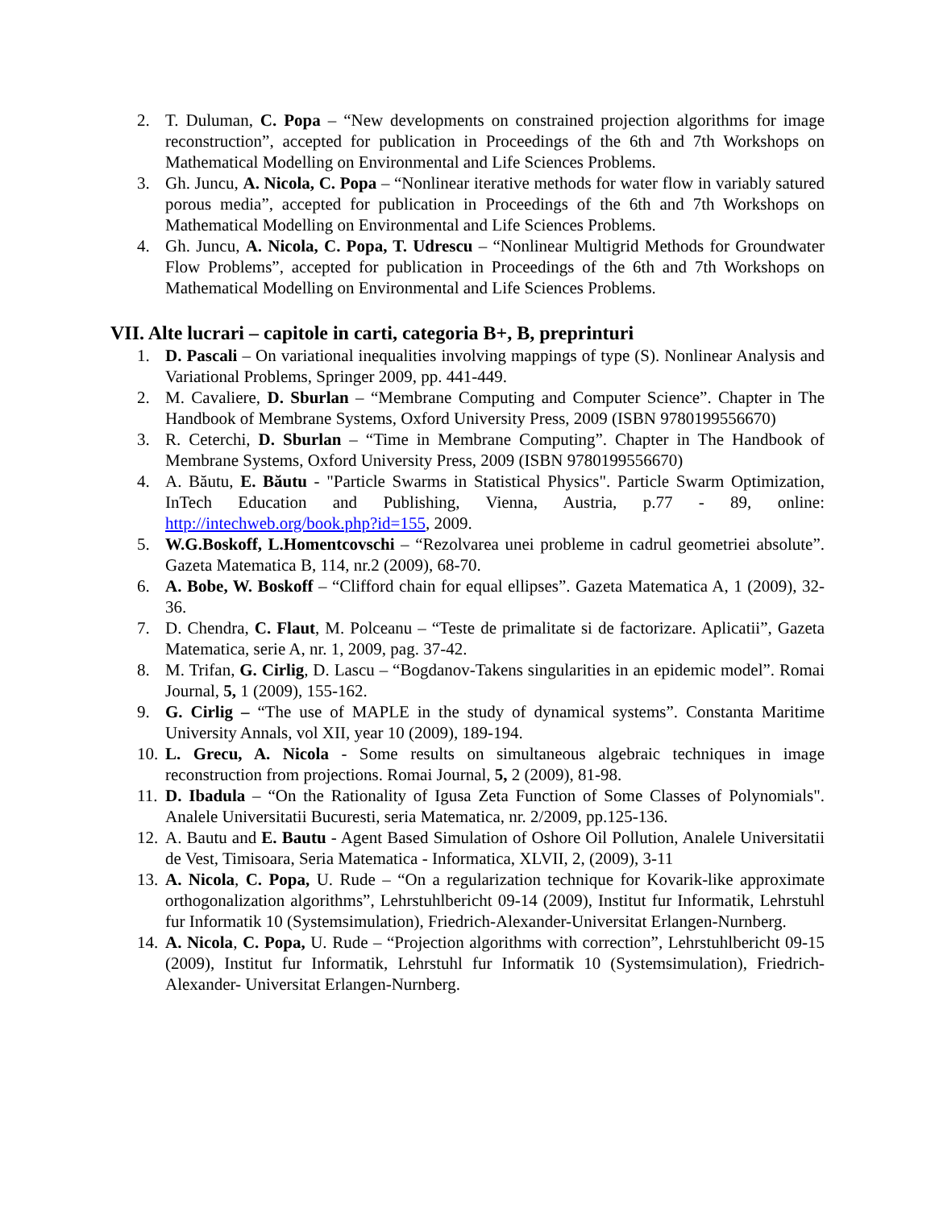2. T. Duluman, C. Popa – “New developments on constrained projection algorithms for image reconstruction”, accepted for publication in Proceedings of the 6th and 7th Workshops on Mathematical Modelling on Environmental and Life Sciences Problems.
3. Gh. Juncu, A. Nicola, C. Popa – “Nonlinear iterative methods for water flow in variably satured porous media”, accepted for publication in Proceedings of the 6th and 7th Workshops on Mathematical Modelling on Environmental and Life Sciences Problems.
4. Gh. Juncu, A. Nicola, C. Popa, T. Udrescu – “Nonlinear Multigrid Methods for Groundwater Flow Problems”, accepted for publication in Proceedings of the 6th and 7th Workshops on Mathematical Modelling on Environmental and Life Sciences Problems.
VII. Alte lucrari – capitole in carti, categoria B+, B, preprinturi
1. D. Pascali – On variational inequalities involving mappings of type (S). Nonlinear Analysis and Variational Problems, Springer 2009, pp. 441-449.
2. M. Cavaliere, D. Sburlan – “Membrane Computing and Computer Science”. Chapter in The Handbook of Membrane Systems, Oxford University Press, 2009 (ISBN 9780199556670)
3. R. Ceterchi, D. Sburlan – “Time in Membrane Computing”. Chapter in The Handbook of Membrane Systems, Oxford University Press, 2009 (ISBN 9780199556670)
4. A. Băutu, E. Băutu - "Particle Swarms in Statistical Physics". Particle Swarm Optimization, InTech Education and Publishing, Vienna, Austria, p.77 - 89, online: http://intechweb.org/book.php?id=155, 2009.
5. W.G.Boskoff, L.Homentcovschi – “Rezolvarea unei probleme in cadrul geometriei absolute”. Gazeta Matematica B, 114, nr.2 (2009), 68-70.
6. A. Bobe, W. Boskoff – “Clifford chain for equal ellipses”. Gazeta Matematica A, 1 (2009), 32-36.
7. D. Chendra, C. Flaut, M. Polceanu – “Teste de primalitate si de factorizare. Aplicatii”, Gazeta Matematica, serie A, nr. 1, 2009, pag. 37-42.
8. M. Trifan, G. Cirlig, D. Lascu – “Bogdanov-Takens singularities in an epidemic model”. Romai Journal, 5, 1 (2009), 155-162.
9. G. Cirlig – “The use of MAPLE in the study of dynamical systems”. Constanta Maritime University Annals, vol XII, year 10 (2009), 189-194.
10. L. Grecu, A. Nicola - Some results on simultaneous algebraic techniques in image reconstruction from projections. Romai Journal, 5, 2 (2009), 81-98.
11. D. Ibadula – “On the Rationality of Igusa Zeta Function of Some Classes of Polynomials". Analele Universitatii Bucuresti, seria Matematica, nr. 2/2009, pp.125-136.
12. A. Bautu and E. Bautu - Agent Based Simulation of Oshore Oil Pollution, Analele Universitatii de Vest, Timisoara, Seria Matematica - Informatica, XLVII, 2, (2009), 3-11
13. A. Nicola, C. Popa, U. Rude – “On a regularization technique for Kovarik-like approximate orthogonalization algorithms”, Lehrstuhlbericht 09-14 (2009), Institut fur Informatik, Lehrstuhl fur Informatik 10 (Systemsimulation), Friedrich-Alexander-Universitat Erlangen-Nurnberg.
14. A. Nicola, C. Popa, U. Rude – “Projection algorithms with correction”, Lehrstuhlbericht 09-15 (2009), Institut fur Informatik, Lehrstuhl fur Informatik 10 (Systemsimulation), Friedrich-Alexander- Universitat Erlangen-Nurnberg.